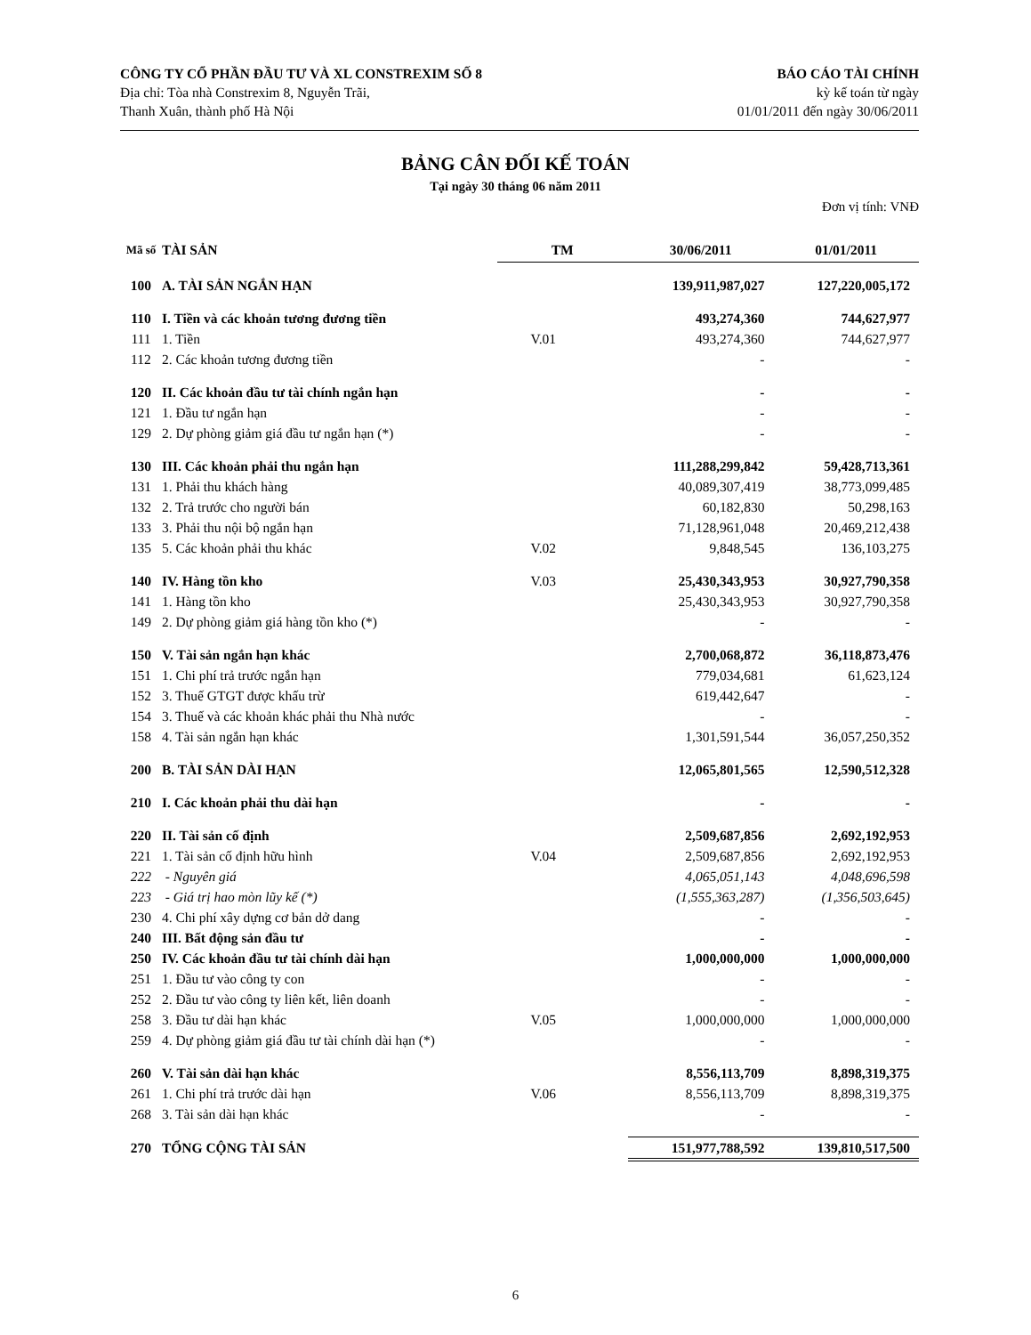CÔNG TY CỔ PHẦN ĐẦU TƯ VÀ XL CONSTREXIM SỐ 8
Địa chỉ: Tòa nhà Constrexim 8, Nguyễn Trãi,
Thanh Xuân, thành phố Hà Nội
BÁO CÁO TÀI CHÍNH
kỳ kế toán từ ngày
01/01/2011 đến ngày 30/06/2011
BẢNG CÂN ĐỐI KẾ TOÁN
Tại ngày 30 tháng 06 năm 2011
Đơn vị tính: VNĐ
| Mã số | TÀI SẢN | TM | 30/06/2011 | 01/01/2011 |
| --- | --- | --- | --- | --- |
| 100 | A. TÀI SẢN NGẮN HẠN | | 139,911,987,027 | 127,220,005,172 |
| 110 | I. Tiền và các khoản tương đương tiền | | 493,274,360 | 744,627,977 |
| 111 | 1. Tiền | V.01 | 493,274,360 | 744,627,977 |
| 112 | 2. Các khoản tương đương tiền | | - | - |
| 120 | II. Các khoản đầu tư tài chính ngắn hạn | | - | - |
| 121 | 1. Đầu tư ngắn hạn | | - | - |
| 129 | 2. Dự phòng giảm giá đầu tư ngắn hạn (*) | | - | - |
| 130 | III. Các khoản phải thu ngắn hạn | | 111,288,299,842 | 59,428,713,361 |
| 131 | 1. Phải thu khách hàng | | 40,089,307,419 | 38,773,099,485 |
| 132 | 2. Trả trước cho người bán | | 60,182,830 | 50,298,163 |
| 133 | 3. Phải thu nội bộ ngắn hạn | | 71,128,961,048 | 20,469,212,438 |
| 135 | 5. Các khoản phải thu khác | V.02 | 9,848,545 | 136,103,275 |
| 140 | IV. Hàng tồn kho | V.03 | 25,430,343,953 | 30,927,790,358 |
| 141 | 1. Hàng tồn kho | | 25,430,343,953 | 30,927,790,358 |
| 149 | 2. Dự phòng giảm giá hàng tồn kho (*) | | - | - |
| 150 | V. Tài sản ngắn hạn khác | | 2,700,068,872 | 36,118,873,476 |
| 151 | 1. Chi phí trả trước ngắn hạn | | 779,034,681 | 61,623,124 |
| 152 | 3. Thuế GTGT được khấu trừ | | 619,442,647 | - |
| 154 | 3. Thuế và các khoản khác phải thu Nhà nước | | - | - |
| 158 | 4. Tài sản ngắn hạn khác | | 1,301,591,544 | 36,057,250,352 |
| 200 | B. TÀI SẢN DÀI HẠN | | 12,065,801,565 | 12,590,512,328 |
| 210 | I. Các khoản phải thu dài hạn | | - | - |
| 220 | II. Tài sản cố định | | 2,509,687,856 | 2,692,192,953 |
| 221 | 1. Tài sản cố định hữu hình | V.04 | 2,509,687,856 | 2,692,192,953 |
| 222 | - Nguyên giá | | 4,065,051,143 | 4,048,696,598 |
| 223 | - Giá trị hao mòn lũy kế (*) | | (1,555,363,287) | (1,356,503,645) |
| 230 | 4. Chi phí xây dựng cơ bản dở dang | | - | - |
| 240 | III. Bất động sản đầu tư | | - | - |
| 250 | IV. Các khoản đầu tư tài chính dài hạn | | 1,000,000,000 | 1,000,000,000 |
| 251 | 1. Đầu tư vào công ty con | | - | - |
| 252 | 2. Đầu tư vào công ty liên kết, liên doanh | | - | - |
| 258 | 3. Đầu tư dài hạn khác | V.05 | 1,000,000,000 | 1,000,000,000 |
| 259 | 4. Dự phòng giảm giá đầu tư tài chính dài hạn (*) | | - | - |
| 260 | V. Tài sản dài hạn khác | | 8,556,113,709 | 8,898,319,375 |
| 261 | 1. Chi phí trả trước dài hạn | V.06 | 8,556,113,709 | 8,898,319,375 |
| 268 | 3. Tài sản dài hạn khác | | - | - |
| 270 | TỔNG CỘNG TÀI SẢN | | 151,977,788,592 | 139,810,517,500 |
6